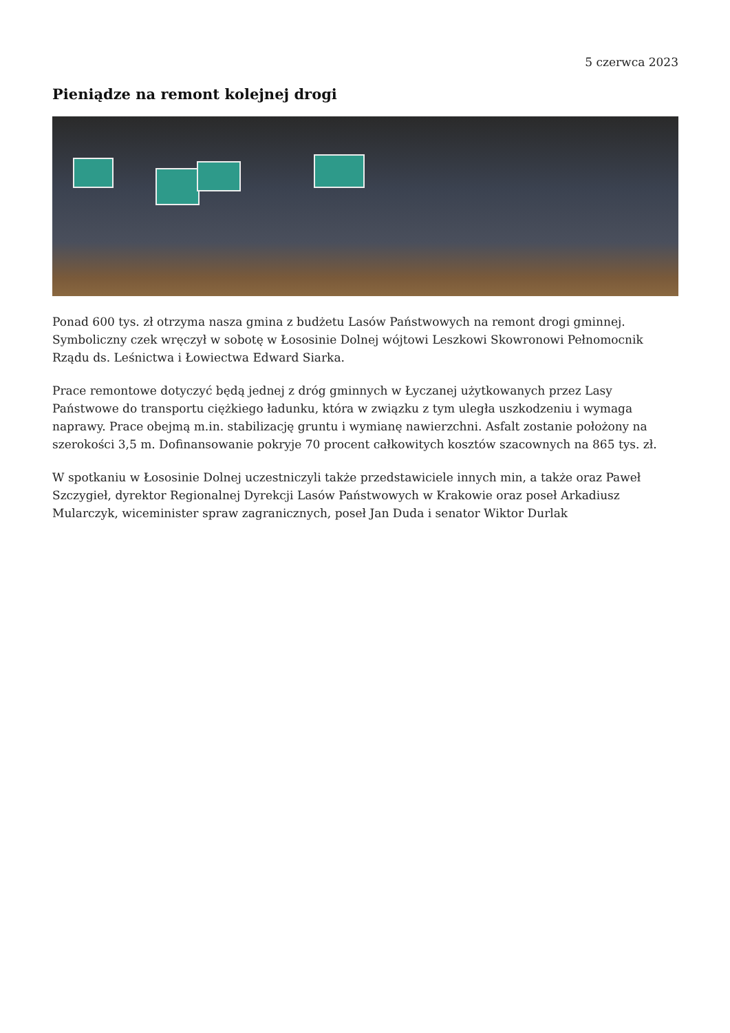5 czerwca 2023
Pieniądze na remont kolejnej drogi
Ponad 600 tys. zł otrzyma nasza gmina z budżetu Lasów Państwowych na remont drogi gminnej. Symboliczny czek wręczył w sobotę w Łososinie Dolnej wójtowi Leszkowi Skowronowi Pełnomocnik Rządu ds. Leśnictwa i Łowiectwa Edward Siarka.
Prace remontowe dotyczyć będą jednej z dróg gminnych w Łyczanej użytkowanych przez Lasy Państwowe do transportu ciężkiego ładunku, która w związku z tym uległa uszkodzeniu i wymaga naprawy. Prace obejmą m.in. stabilizację gruntu i wymianę nawierzchni. Asfalt zostanie położony na szerokości 3,5 m. Dofinansowanie pokryje 70 procent całkowitych kosztów szacownych na 865 tys. zł.
W spotkaniu w Łososinie Dolnej uczestniczyli także przedstawiciele innych min, a także oraz Paweł Szczygieł, dyrektor Regionalnej Dyrekcji Lasów Państwowych w Krakowie oraz poseł Arkadiusz Mularczyk, wiceminister spraw zagranicznych, poseł Jan Duda i senator Wiktor Durlak